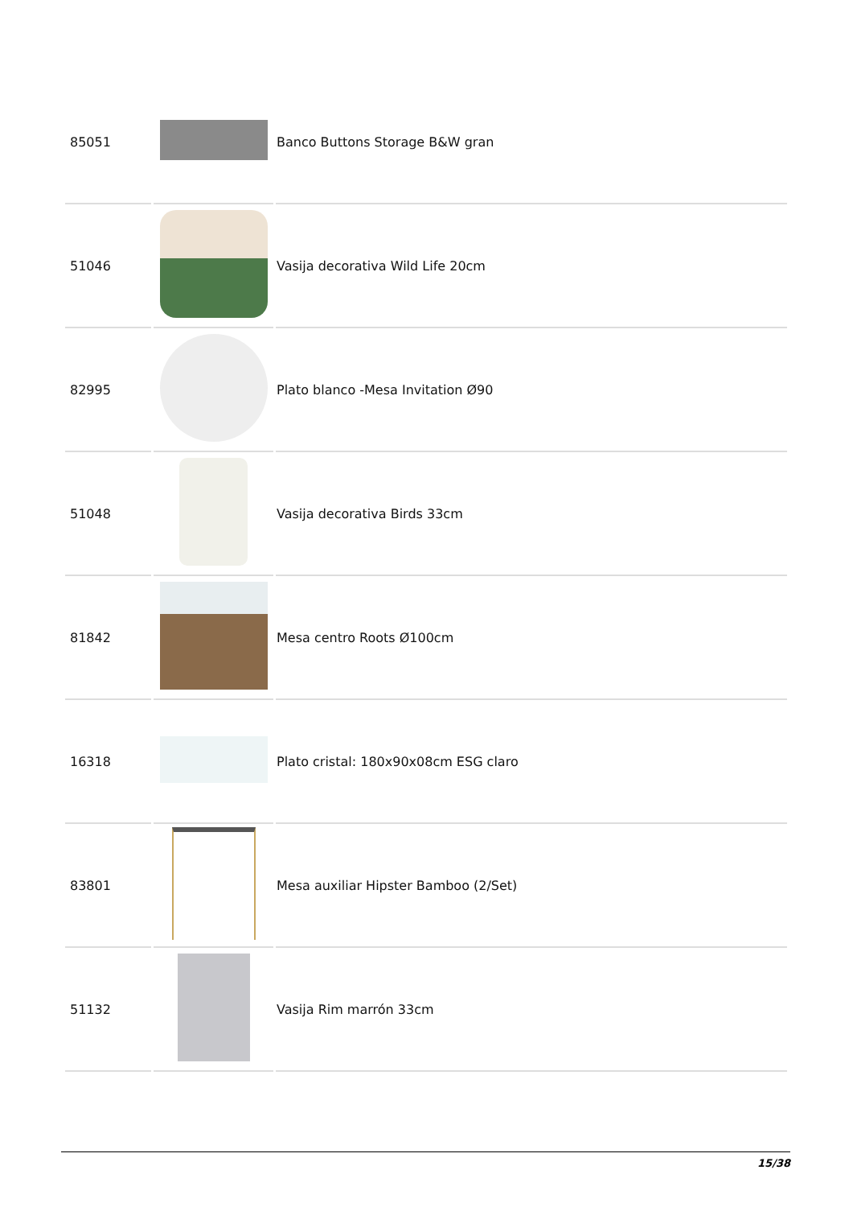| 85051 | | Banco Buttons Storage B&W gran |
| 51046 | | Vasija decorativa Wild Life 20cm |
| 82995 | | Plato blanco -Mesa Invitation Ø90 |
| 51048 | | Vasija decorativa Birds 33cm |
| 81842 | | Mesa centro Roots Ø100cm |
| 16318 | | Plato cristal: 180x90x08cm ESG claro |
| 83801 | | Mesa auxiliar Hipster Bamboo (2/Set) |
| 51132 | | Vasija Rim marrón 33cm |
15/38